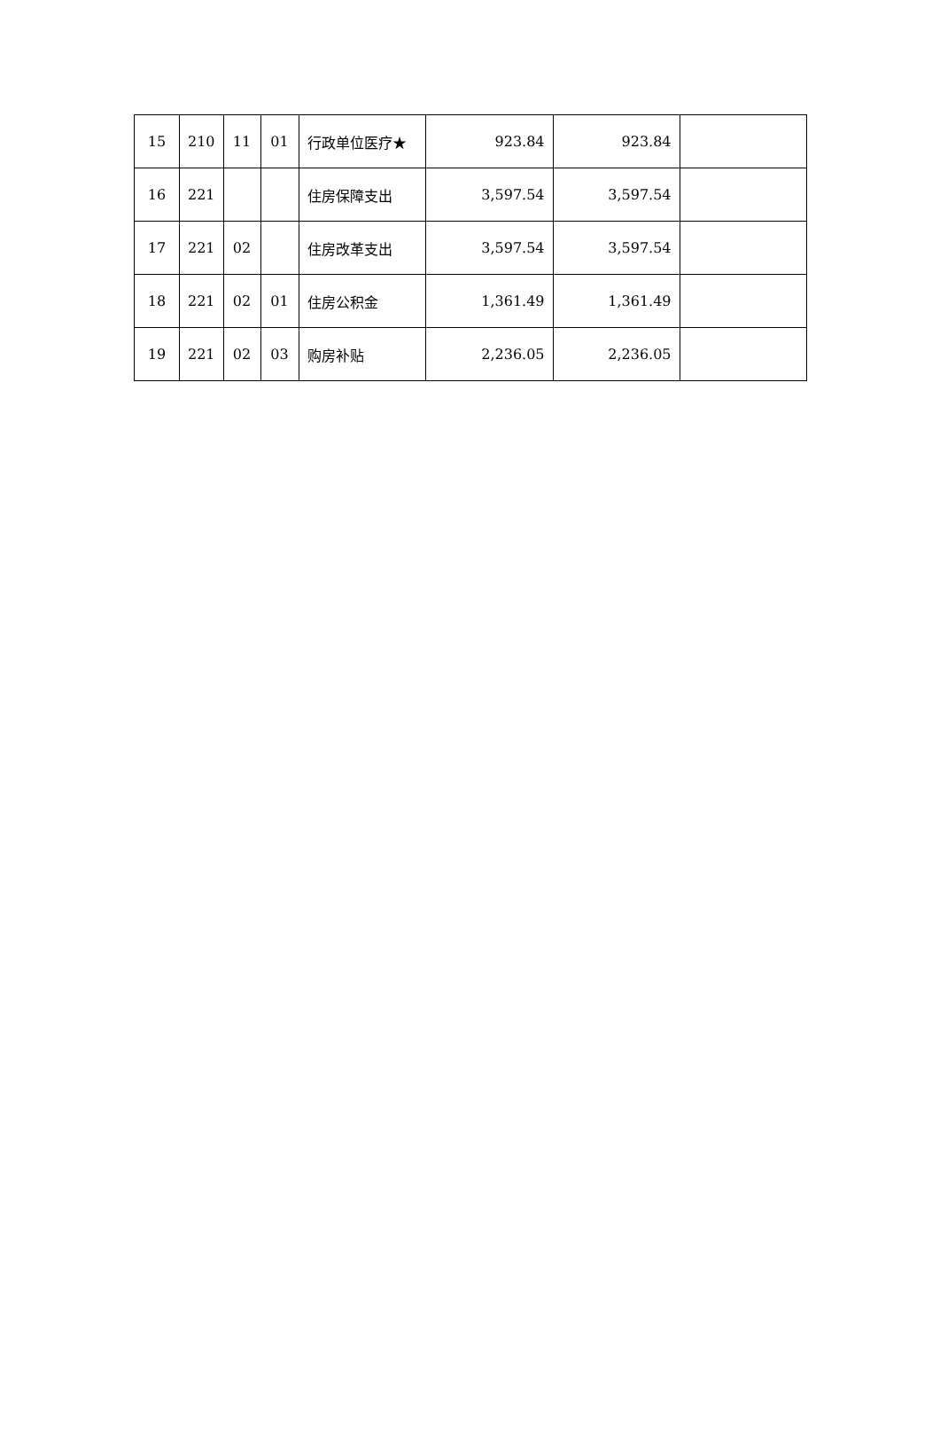| 15 | 210 | 11 | 01 | 行政单位医疗★ | 923.84 | 923.84 | |
| 16 | 221 | | | 住房保障支出 | 3,597.54 | 3,597.54 | |
| 17 | 221 | 02 | | 住房改革支出 | 3,597.54 | 3,597.54 | |
| 18 | 221 | 02 | 01 | 住房公积金 | 1,361.49 | 1,361.49 | |
| 19 | 221 | 02 | 03 | 购房补贴 | 2,236.05 | 2,236.05 | |